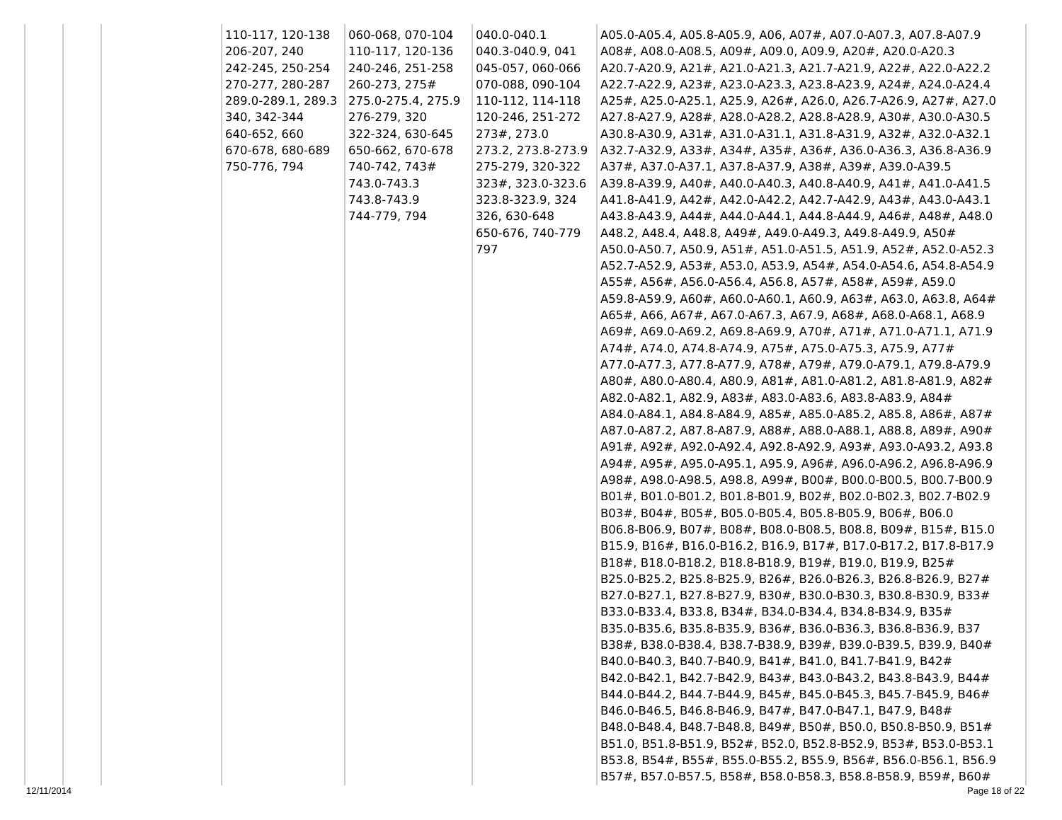| | | | 110-117, 120-138 206-207, 240 242-245, 250-254 270-277, 280-287 289.0-289.1, 289.3 340, 342-344 640-652, 660 670-678, 680-689 750-776, 794 | 060-068, 070-104 110-117, 120-136 240-246, 251-258 260-273, 275# 275.0-275.4, 275.9 276-279, 320 322-324, 630-645 650-662, 670-678 740-742, 743# 743.0-743.3 743.8-743.9 744-779, 794 | 040.0-040.1 040.3-040.9, 041 045-057, 060-066 070-088, 090-104 110-112, 114-118 120-246, 251-272 273#, 273.0 273.2, 273.8-273.9 275-279, 320-322 323#, 323.0-323.6 323.8-323.9, 324 326, 630-648 650-676, 740-779 797 | A05.0-A05.4, A05.8-A05.9, A06, A07#, A07.0-A07.3, A07.8-A07.9 A08#, A08.0-A08.5, A09#, A09.0, A09.9, A20#, A20.0-A20.3 A20.7-A20.9, A21#, A21.0-A21.3, A21.7-A21.9, A22#, A22.0-A22.2 A22.7-A22.9, A23#, A23.0-A23.3, A23.8-A23.9, A24#, A24.0-A24.4 A25#, A25.0-A25.1, A25.9, A26#, A26.0, A26.7-A26.9, A27#, A27.0 A27.8-A27.9, A28#, A28.0-A28.2, A28.8-A28.9, A30#, A30.0-A30.5 A30.8-A30.9, A31#, A31.0-A31.1, A31.8-A31.9, A32#, A32.0-A32.1 A32.7-A32.9, A33#, A34#, A35#, A36#, A36.0-A36.3, A36.8-A36.9 A37#, A37.0-A37.1, A37.8-A37.9, A38#, A39#, A39.0-A39.5 A39.8-A39.9, A40#, A40.0-A40.3, A40.8-A40.9, A41#, A41.0-A41.5 A41.8-A41.9, A42#, A42.0-A42.2, A42.7-A42.9, A43#, A43.0-A43.1 A43.8-A43.9, A44#, A44.0-A44.1, A44.8-A44.9, A46#, A48#, A48.0 A48.2, A48.4, A48.8, A49#, A49.0-A49.3, A49.8-A49.9, A50# A50.0-A50.7, A50.9, A51#, A51.0-A51.5, A51.9, A52#, A52.0-A52.3 A52.7-A52.9, A53#, A53.0, A53.9, A54#, A54.0-A54.6, A54.8-A54.9 A55#, A56#, A56.0-A56.4, A56.8, A57#, A58#, A59#, A59.0 A59.8-A59.9, A60#, A60.0-A60.1, A60.9, A63#, A63.0, A63.8, A64# A65#, A66, A67#, A67.0-A67.3, A67.9, A68#, A68.0-A68.1, A68.9 A69#, A69.0-A69.2, A69.8-A69.9, A70#, A71#, A71.0-A71.1, A71.9 A74#, A74.0, A74.8-A74.9, A75#, A75.0-A75.3, A75.9, A77# A77.0-A77.3, A77.8-A77.9, A78#, A79#, A79.0-A79.1, A79.8-A79.9 A80#, A80.0-A80.4, A80.9, A81#, A81.0-A81.2, A81.8-A81.9, A82# A82.0-A82.1, A82.9, A83#, A83.0-A83.6, A83.8-A83.9, A84# A84.0-A84.1, A84.8-A84.9, A85#, A85.0-A85.2, A85.8, A86#, A87# A87.0-A87.2, A87.8-A87.9, A88#, A88.0-A88.1, A88.8, A89#, A90# A91#, A92#, A92.0-A92.4, A92.8-A92.9, A93#, A93.0-A93.2, A93.8 A94#, A95#, A95.0-A95.1, A95.9, A96#, A96.0-A96.2, A96.8-A96.9 A98#, A98.0-A98.5, A98.8, A99#, B00#, B00.0-B00.5, B00.7-B00.9 B01#, B01.0-B01.2, B01.8-B01.9, B02#, B02.0-B02.3, B02.7-B02.9 B03#, B04#, B05#, B05.0-B05.4, B05.8-B05.9, B06#, B06.0 B06.8-B06.9, B07#, B08#, B08.0-B08.5, B08.8, B09#, B15#, B15.0 B15.9, B16#, B16.0-B16.2, B16.9, B17#, B17.0-B17.2, B17.8-B17.9 B18#, B18.0-B18.2, B18.8-B18.9, B19#, B19.0, B19.9, B25# B25.0-B25.2, B25.8-B25.9, B26#, B26.0-B26.3, B26.8-B26.9, B27# B27.0-B27.1, B27.8-B27.9, B30#, B30.0-B30.3, B30.8-B30.9, B33# B33.0-B33.4, B33.8, B34#, B34.0-B34.4, B34.8-B34.9, B35# B35.0-B35.6, B35.8-B35.9, B36#, B36.0-B36.3, B36.8-B36.9, B37 B38#, B38.0-B38.4, B38.7-B38.9, B39#, B39.0-B39.5, B39.9, B40# B40.0-B40.3, B40.7-B40.9, B41#, B41.0, B41.7-B41.9, B42# B42.0-B42.1, B42.7-B42.9, B43#, B43.0-B43.2, B43.8-B43.9, B44# B44.0-B44.2, B44.7-B44.9, B45#, B45.0-B45.3, B45.7-B45.9, B46# B46.0-B46.5, B46.8-B46.9, B47#, B47.0-B47.1, B47.9, B48# B48.0-B48.4, B48.7-B48.8, B49#, B50#, B50.0, B50.8-B50.9, B51# B51.0, B51.8-B51.9, B52#, B52.0, B52.8-B52.9, B53#, B53.0-B53.1 B53.8, B54#, B55#, B55.0-B55.2, B55.9, B56#, B56.0-B56.1, B56.9 B57#, B57.0-B57.5, B58#, B58.0-B58.3, B58.8-B58.9, B59#, B60# |
12/11/2014 Page 18 of 22